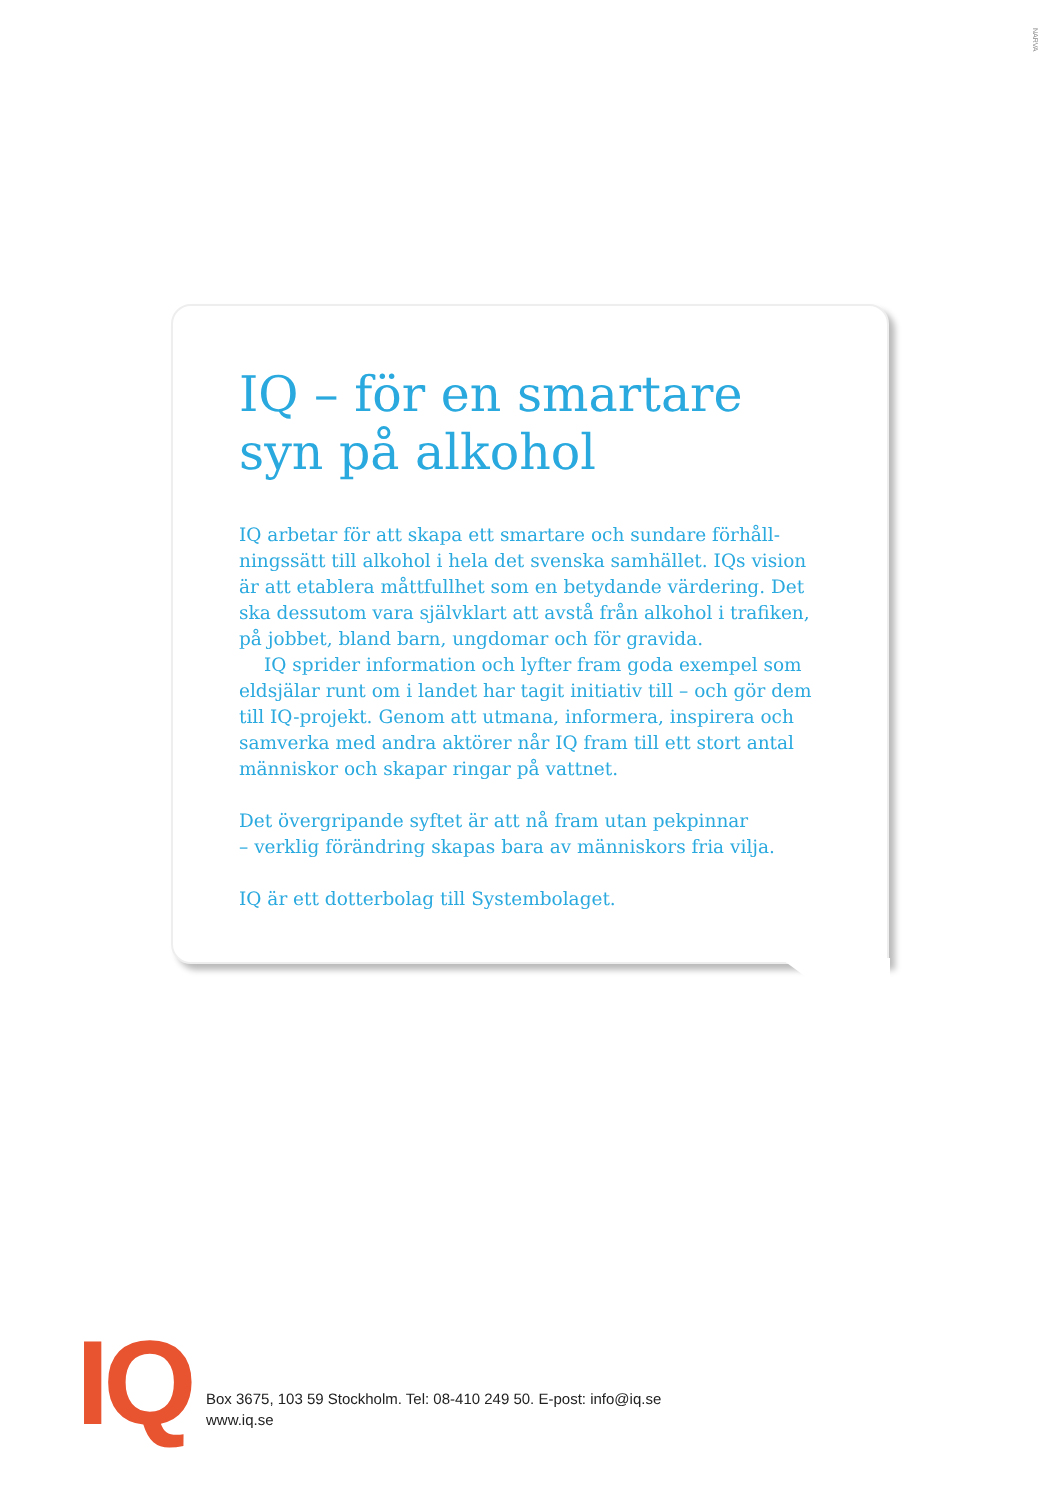NARVA
IQ – för en smartare syn på alkohol
IQ arbetar för att skapa ett smartare och sundare förhåll­ningssätt till alkohol i hela det svenska samhället. IQs vision är att etablera måttfullhet som en betydande värdering. Det ska dessutom vara självklart att avstå från alkohol i trafiken, på jobbet, bland barn, ungdomar och för gravida.
IQ sprider information och lyfter fram goda exempel som eldsjälar runt om i landet har tagit initiativ till – och gör dem till IQ-projekt. Genom att utmana, informera, inspirera och samverka med andra aktörer når IQ fram till ett stort antal människor och skapar ringar på vattnet.
Det övergripande syftet är att nå fram utan pekpinnar
– verklig förändring skapas bara av människors fria vilja.
IQ är ett dotterbolag till Systembolaget.
IQ
Box 3675, 103 59 Stockholm. Tel: 08-410 249 50. E-post: info@iq.se
www.iq.se